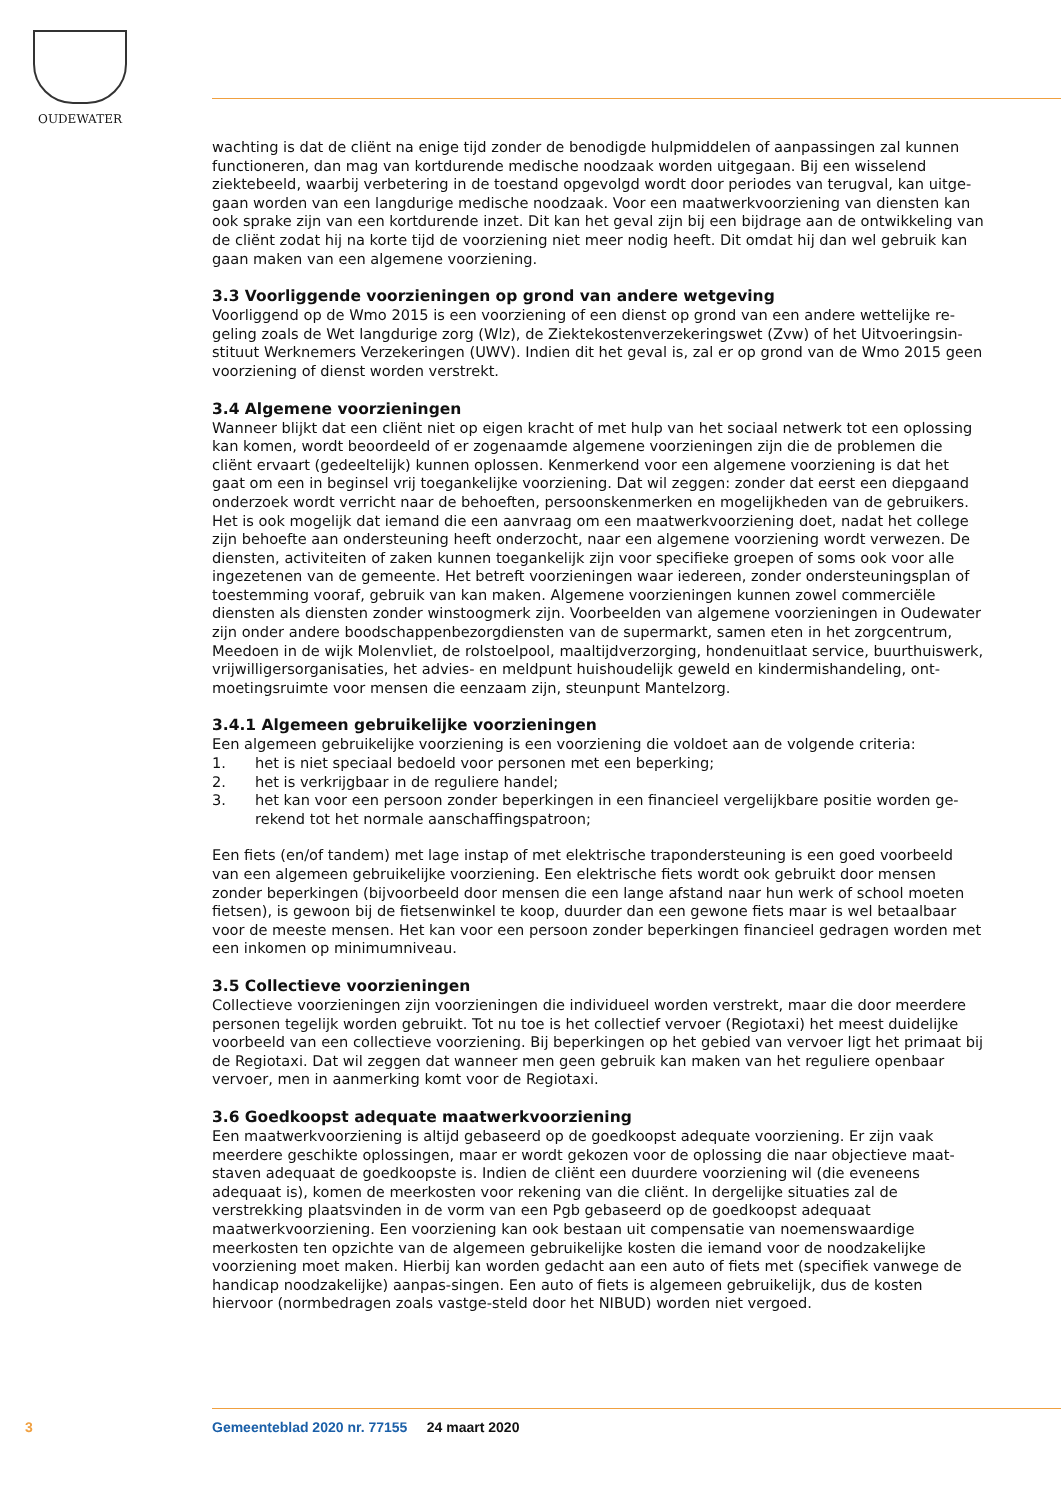OUDEWATER
wachting is dat de cliënt na enige tijd zonder de benodigde hulpmiddelen of aanpassingen zal kunnen functioneren, dan mag van kortdurende medische noodzaak worden uitgegaan. Bij een wisselend ziektebeeld, waarbij verbetering in de toestand opgevolgd wordt door periodes van terugval, kan uitge-gaan worden van een langdurige medische noodzaak. Voor een maatwerkvoorziening van diensten kan ook sprake zijn van een kortdurende inzet. Dit kan het geval zijn bij een bijdrage aan de ontwikkeling van de cliënt zodat hij na korte tijd de voorziening niet meer nodig heeft. Dit omdat hij dan wel gebruik kan gaan maken van een algemene voorziening.
3.3 Voorliggende voorzieningen op grond van andere wetgeving
Voorliggend op de Wmo 2015 is een voorziening of een dienst op grond van een andere wettelijke re-geling zoals de Wet langdurige zorg (Wlz), de Ziektekostenverzekeringswet (Zvw) of het Uitvoeringsin-stituut Werknemers Verzekeringen (UWV). Indien dit het geval is, zal er op grond van de Wmo 2015 geen voorziening of dienst worden verstrekt.
3.4 Algemene voorzieningen
Wanneer blijkt dat een cliënt niet op eigen kracht of met hulp van het sociaal netwerk tot een oplossing kan komen, wordt beoordeeld of er zogenaamde algemene voorzieningen zijn die de problemen die cliënt ervaart (gedeeltelijk) kunnen oplossen. Kenmerkend voor een algemene voorziening is dat het gaat om een in beginsel vrij toegankelijke voorziening. Dat wil zeggen: zonder dat eerst een diepgaand onderzoek wordt verricht naar de behoeften, persoonskenmerken en mogelijkheden van de gebruikers. Het is ook mogelijk dat iemand die een aanvraag om een maatwerkvoorziening doet, nadat het college zijn behoefte aan ondersteuning heeft onderzocht, naar een algemene voorziening wordt verwezen. De diensten, activiteiten of zaken kunnen toegankelijk zijn voor specifieke groepen of soms ook voor alle ingezetenen van de gemeente. Het betreft voorzieningen waar iedereen, zonder ondersteuningsplan of toestemming vooraf, gebruik van kan maken. Algemene voorzieningen kunnen zowel commerciële diensten als diensten zonder winstoogmerk zijn. Voorbeelden van algemene voorzieningen in Oudewater zijn onder andere boodschappenbezorgdiensten van de supermarkt, samen eten in het zorgcentrum, Meedoen in de wijk Molenvliet, de rolstoelpool, maaltijdverzorging, hondenuitlaat service, buurthuiswerk, vrijwilligersorganisaties, het advies- en meldpunt huishoudelijk geweld en kindermishandeling, ont-moetingsruimte voor mensen die eenzaam zijn, steunpunt Mantelzorg.
3.4.1 Algemeen gebruikelijke voorzieningen
Een algemeen gebruikelijke voorziening is een voorziening die voldoet aan de volgende criteria:
1. het is niet speciaal bedoeld voor personen met een beperking;
2. het is verkrijgbaar in de reguliere handel;
3. het kan voor een persoon zonder beperkingen in een financieel vergelijkbare positie worden ge-rekend tot het normale aanschaffingspatroon;
Een fiets (en/of tandem) met lage instap of met elektrische trapondersteuning is een goed voorbeeld van een algemeen gebruikelijke voorziening. Een elektrische fiets wordt ook gebruikt door mensen zonder beperkingen (bijvoorbeeld door mensen die een lange afstand naar hun werk of school moeten fietsen), is gewoon bij de fietsenwinkel te koop, duurder dan een gewone fiets maar is wel betaalbaar voor de meeste mensen. Het kan voor een persoon zonder beperkingen financieel gedragen worden met een inkomen op minimumniveau.
3.5 Collectieve voorzieningen
Collectieve voorzieningen zijn voorzieningen die individueel worden verstrekt, maar die door meerdere personen tegelijk worden gebruikt. Tot nu toe is het collectief vervoer (Regiotaxi) het meest duidelijke voorbeeld van een collectieve voorziening. Bij beperkingen op het gebied van vervoer ligt het primaat bij de Regiotaxi. Dat wil zeggen dat wanneer men geen gebruik kan maken van het reguliere openbaar vervoer, men in aanmerking komt voor de Regiotaxi.
3.6 Goedkoopst adequate maatwerkvoorziening
Een maatwerkvoorziening is altijd gebaseerd op de goedkoopst adequate voorziening. Er zijn vaak meerdere geschikte oplossingen, maar er wordt gekozen voor de oplossing die naar objectieve maat-staven adequaat de goedkoopste is. Indien de cliënt een duurdere voorziening wil (die eveneens adequaat is), komen de meerkosten voor rekening van die cliënt. In dergelijke situaties zal de verstrekking plaatsvinden in de vorm van een Pgb gebaseerd op de goedkoopst adequaat maatwerkvoorziening. Een voorziening kan ook bestaan uit compensatie van noemenswaardige meerkosten ten opzichte van de algemeen gebruikelijke kosten die iemand voor de noodzakelijke voorziening moet maken. Hierbij kan worden gedacht aan een auto of fiets met (specifiek vanwege de handicap noodzakelijke) aanpas-singen. Een auto of fiets is algemeen gebruikelijk, dus de kosten hiervoor (normbedragen zoals vastge-steld door het NIBUD) worden niet vergoed.
3 Gemeenteblad 2020 nr. 77155 24 maart 2020